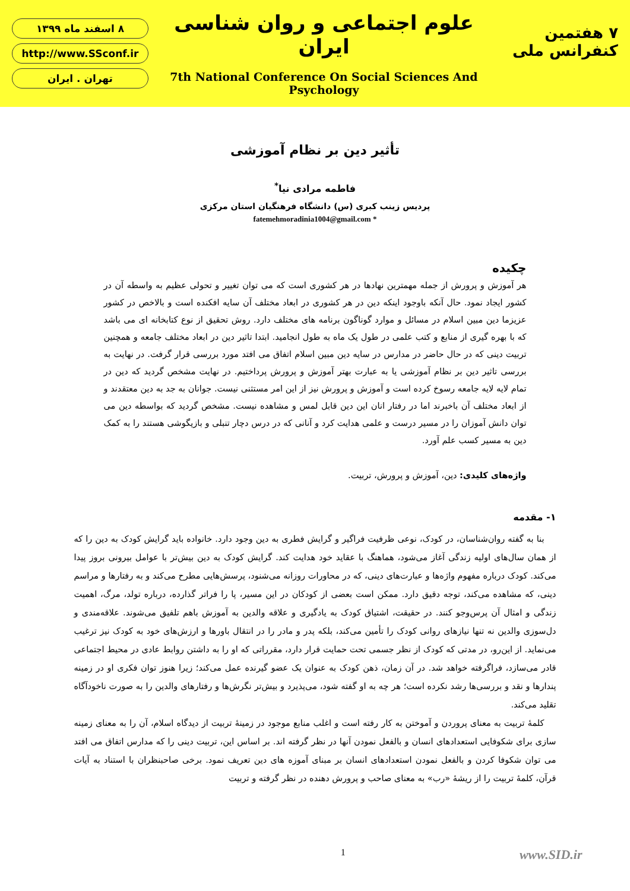۸ اسفند ماه ۱۳۹۹
http://www.SSconf.ir
تهران . ایران
علوم اجتماعی و روان شناسی ایران
7th National Conference On Social Sciences And Psychology
۷ هفتمین کنفرانس ملی
تأثیر دین بر نظام آموزشی
فاطمه مرادی نیا<sup>*</sup>
پردیس زینب کبری (س) دانشگاه فرهنگیان استان مرکزی
* fatemehmoradinia1004@gmail.com
چکیده
هر آموزش و پرورش از جمله مهمترین نهادها در هر کشوری است که می توان تغییر و تحولی عظیم به واسطه آن در کشور ایجاد نمود. حال آنکه باوجود اینکه دین در هر کشوری در ابعاد مختلف آن سایه افکنده است و بالاخص در کشور عزیزما دین مبین اسلام در مسائل و موارد گوناگون برنامه های مختلف دارد. روش تحقیق از نوع کتابخانه ای می باشد که با بهره گیری از منابع و کتب علمی در طول یک ماه به طول انجامید. ابتدا تاثیر دین در ابعاد مختلف جامعه و همچنین تربیت دینی که در حال حاضر در مدارس در سایه دین مبین اسلام اتفاق می افتد مورد بررسی قرار گرفت. در نهایت به بررسی تاثیر دین بر نظام آموزشی یا به عبارت بهتر آموزش و پرورش پرداختیم. در نهایت مشخص گردید که دین در تمام لایه لایه جامعه رسوخ کرده است و آموزش و پرورش نیز از این امر مستثنی نیست. جوانان به جد به دین معتقدند و از ابعاد مختلف آن باخبرند اما در رفتار انان این دین قابل لمس و مشاهده نیست. مشخص گردید که بواسطه دین می توان دانش آموزان را در مسیر درست و علمی هدایت کرد و آنانی که در درس دچار تنبلی و بازیگوشی هستند را به کمک دین به مسیر کسب علم آورد.
واژه‌های کلیدی: دین، آموزش و پرورش، تربیت.
۱- مقدمه
بنا به گفته روان‌شناسان، در کودک، نوعی ظرفیت فراگیر و گرایش فطری به دین وجود دارد. خانواده باید گرایش کودک به دین را که از همان سال‌های اولیه زندگی آغاز می‌شود، هماهنگ با عقاید خود هدایت کند. گرایش کودک به دین بیش‌تر با عوامل بیرونی بروز پیدا می‌کند. کودک درباره مفهوم واژه‌ها و عبارت‌های دینی، که در محاورات روزانه می‌شنود، پرسش‌هایی مطرح می‌کند و به رفتارها و مراسم دینی، که مشاهده می‌کند، توجه دقیق دارد. ممکن است بعضی از کودکان در این مسیر، پا را فراتر گذارده، درباره تولد، مرگ، اهمیت زندگی و امثال آن پرس‌وجو کنند. در حقیقت، اشتیاق کودک به یادگیری و علاقه والدین به آموزش باهم تلفیق می‌شوند. علاقه‌مندی و دل‌سوزی والدین نه تنها نیازهای روانی کودک را تأمین می‌کند، بلکه پدر و مادر را در انتقال باورها و ارزش‌های خود به کودک نیز ترغیب می‌نماید. از این‌رو، در مدتی که کودک از نظر جسمی تحت حمایت قرار دارد، مقرراتی که او را به داشتن روابط عادی در محیط اجتماعی قادر می‌سازد، فراگرفته خواهد شد. در آن زمان، ذهن کودک به عنوان یک عضو گیرنده عمل می‌کند؛ زیرا هنوز توان فکری او در زمینه پندارها و نقد و بررسی‌ها رشد نکرده است؛ هر چه به او گفته شود، می‌پذیرد و بیش‌تر نگرش‌ها و رفتارهای والدین را به صورت ناخودآگاه تقلید می‌کند.
کلمهٔ تربیت به معنای پروردن و آموختن به کار رفته است و اغلب منابع موجود در زمینهٔ تربیت از دیدگاه اسلام، آن را به معنای زمینه سازی برای شکوفایی استعدادهای انسان و بالفعل نمودن آنها در نظر گرفته اند. بر اساس این، تربیت دینی را که مدارس اتفاق می افتد می توان شکوفا کردن و بالفعل نمودن استعدادهای انسان بر مبنای آموزه های دین تعریف نمود. برخی صاحبنظران با استناد به آیات قرآن، کلمهٔ تربیت را از ریشهٔ «رب» به معنای صاحب و پرورش دهنده در نظر گرفته و تربیت
1
www.SID.ir